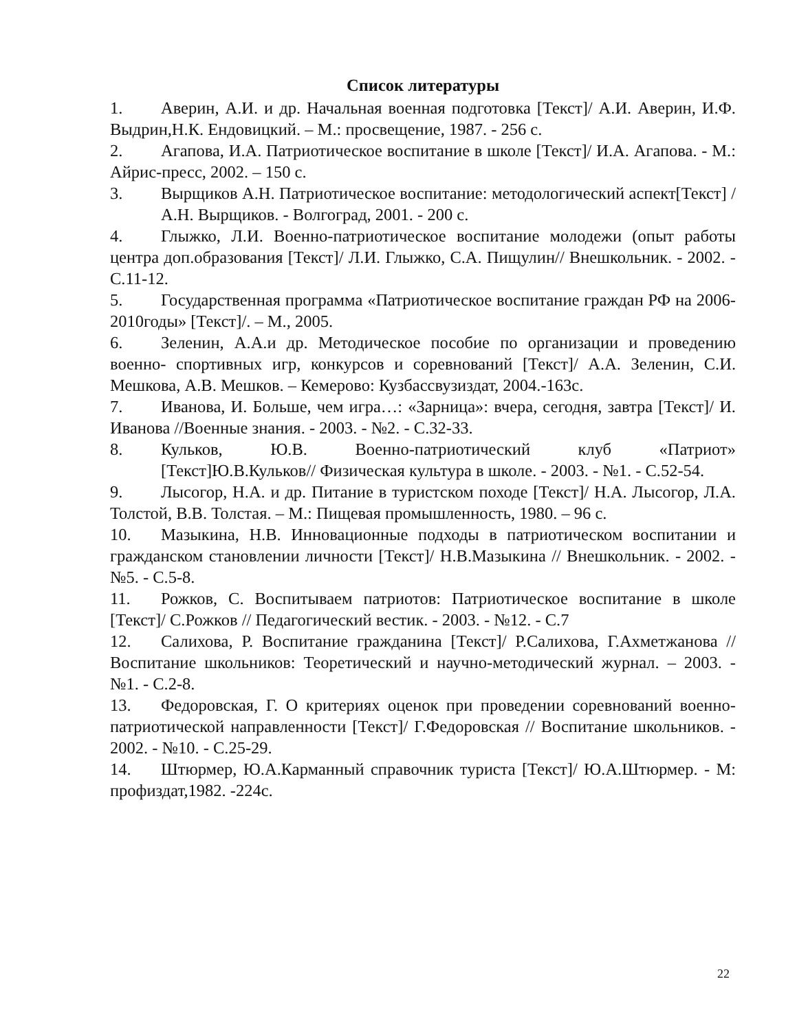Список литературы
1. Аверин, А.И. и др. Начальная военная подготовка [Текст]/ А.И. Аверин, И.Ф. Выдрин,Н.К. Ендовицкий. – М.: просвещение, 1987. - 256 с.
2. Агапова, И.А. Патриотическое воспитание в школе [Текст]/ И.А. Агапова. - М.: Айрис-пресс, 2002. – 150 с.
3. Вырщиков А.Н. Патриотическое воспитание: методологический аспект[Текст] / А.Н. Вырщиков. - Волгоград, 2001. - 200 с.
4. Глыжко, Л.И. Военно-патриотическое воспитание молодежи (опыт работы центра доп.образования [Текст]/ Л.И. Глыжко, С.А. Пищулин// Внешкольник. - 2002. - С.11-12.
5. Государственная программа «Патриотическое воспитание граждан РФ на 2006-2010годы» [Текст]/. – М., 2005.
6. Зеленин, А.А.и др. Методическое пособие по организации и проведению военно- спортивных игр, конкурсов и соревнований [Текст]/ А.А. Зеленин, С.И. Мешкова, А.В. Мешков. – Кемерово: Кузбассвузиздат, 2004.-163с.
7. Иванова, И. Больше, чем игра…: «Зарница»: вчера, сегодня, завтра [Текст]/ И. Иванова //Военные знания. - 2003. - №2. - С.32-33.
8. Кульков, Ю.В. Военно-патриотический клуб «Патриот» [Текст]Ю.В.Кульков// Физическая культура в школе. - 2003. - №1. - С.52-54.
9. Лысогор, Н.А. и др. Питание в туристском походе [Текст]/ Н.А. Лысогор, Л.А. Толстой, В.В. Толстая. – М.: Пищевая промышленность, 1980. – 96 с.
10. Мазыкина, Н.В. Инновационные подходы в патриотическом воспитании и гражданском становлении личности [Текст]/ Н.В.Мазыкина // Внешкольник. - 2002. - №5. - С.5-8.
11. Рожков, С. Воспитываем патриотов: Патриотическое воспитание в школе [Текст]/ С.Рожков // Педагогический вестик. - 2003. - №12. - С.7
12. Салихова, Р. Воспитание гражданина [Текст]/ Р.Салихова, Г.Ахметжанова // Воспитание школьников: Теоретический и научно-методический журнал. – 2003. - №1. - С.2-8.
13. Федоровская, Г. О критериях оценок при проведении соревнований военно- патриотической направленности [Текст]/ Г.Федоровская // Воспитание школьников. - 2002. - №10. - С.25-29.
14. Штюрмер, Ю.А.Карманный справочник туриста [Текст]/ Ю.А.Штюрмер. - М: профиздат,1982. -224с.
22